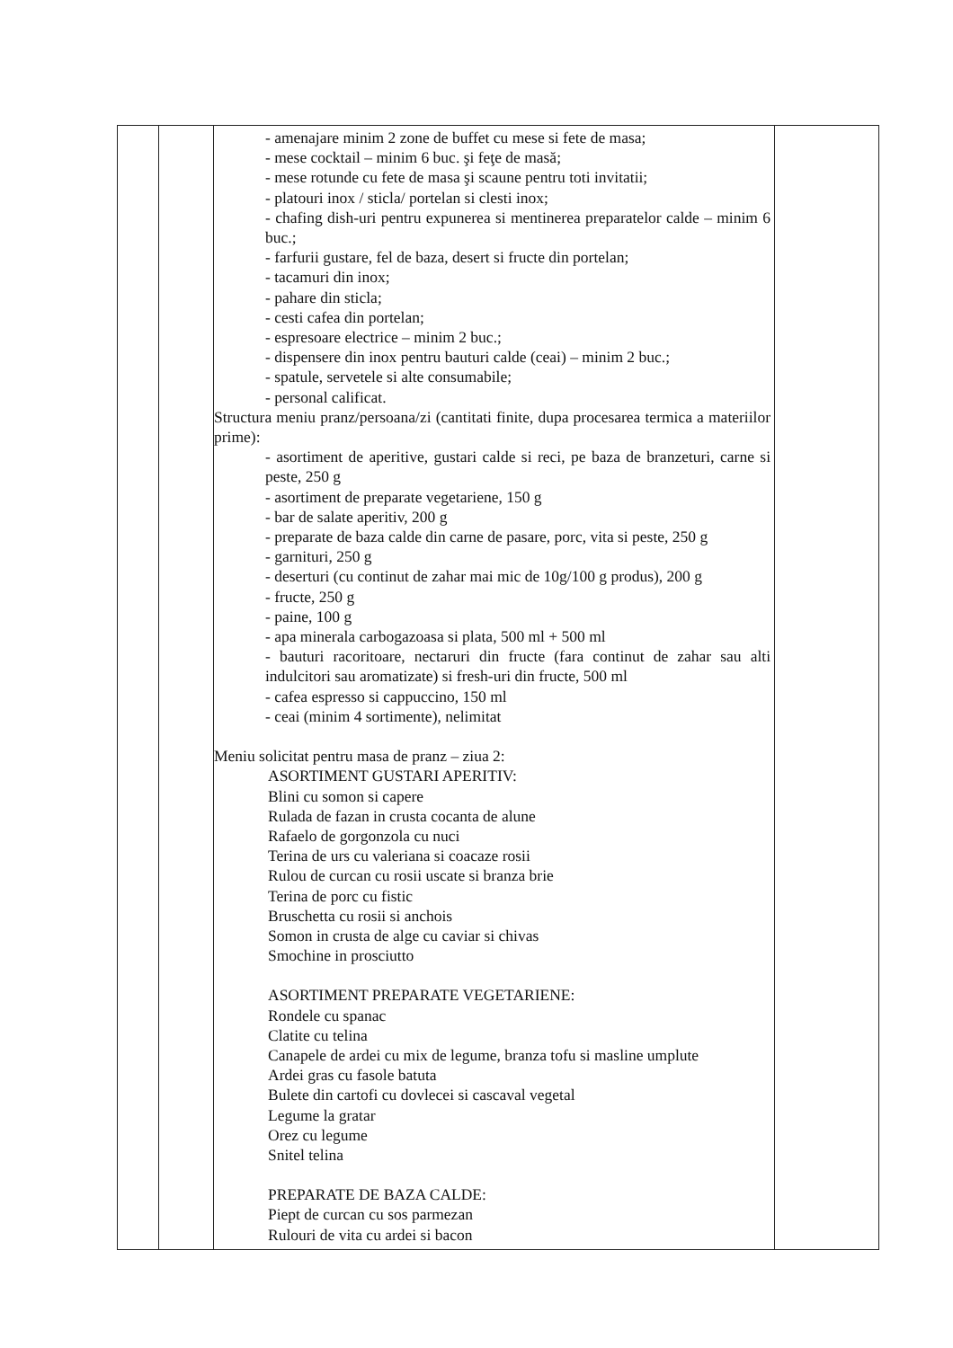| | | - amenajare minim 2 zone de buffet cu mese si fete de masa; - mese cocktail – minim 6 buc. şi feţe de masă; - mese rotunde cu fete de masa şi scaune pentru toti invitatii; - platouri inox / sticla/ portelan si clesti inox; - chafing dish-uri pentru expunerea si mentinerea preparatelor calde – minim 6 buc.; - farfurii gustare, fel de baza, desert si fructe din portelan; - tacamuri din inox; - pahare din sticla; - cesti cafea din portelan; - espresoare electrice – minim 2 buc.; - dispensere din inox pentru bauturi calde (ceai) – minim 2 buc.; - spatule, servetele si alte consumabile; - personal calificat. Structura meniu pranz/persoana/zi (cantitati finite, dupa procesarea termica a materiilor prime): - asortiment de aperitive, gustari calde si reci, pe baza de branzeturi, carne si peste, 250 g - asortiment de preparate vegetariene, 150 g - bar de salate aperitiv, 200 g - preparate de baza calde din carne de pasare, porc, vita si peste, 250 g - garnituri, 250 g - deserturi (cu continut de zahar mai mic de 10g/100 g produs), 200 g - fructe, 250 g - paine, 100 g - apa minerala carbogazoasa si plata, 500 ml + 500 ml - bauturi racoritoare, nectaruri din fructe (fara continut de zahar sau alti indulcitori sau aromatizate) si fresh-uri din fructe, 500 ml - cafea espresso si cappuccino, 150 ml - ceai (minim 4 sortimente), nelimitat Meniu solicitat pentru masa de pranz – ziua 2: ASORTIMENT GUSTARI APERITIV: Blini cu somon si capere Rulada de fazan in crusta cocanta de alune Rafaelo de gorgonzola cu nuci Terina de urs cu valeriana si coacaze rosii Rulou de curcan cu rosii uscate si branza brie Terina de porc cu fistic Bruschetta cu rosii si anchois Somon in crusta de alge cu caviar si chivas Smochine in prosciutto ASORTIMENT PREPARATE VEGETARIENE: Rondele cu spanac Clatite cu telina Canapele de ardei cu mix de legume, branza tofu si masline umplute Ardei gras cu fasole batuta Bulete din cartofi cu dovlecei si cascaval vegetal Legume la gratar Orez cu legume Snitel telina PREPARATE DE BAZA CALDE: Piept de curcan cu sos parmezan Rulouri de vita cu ardei si bacon | |